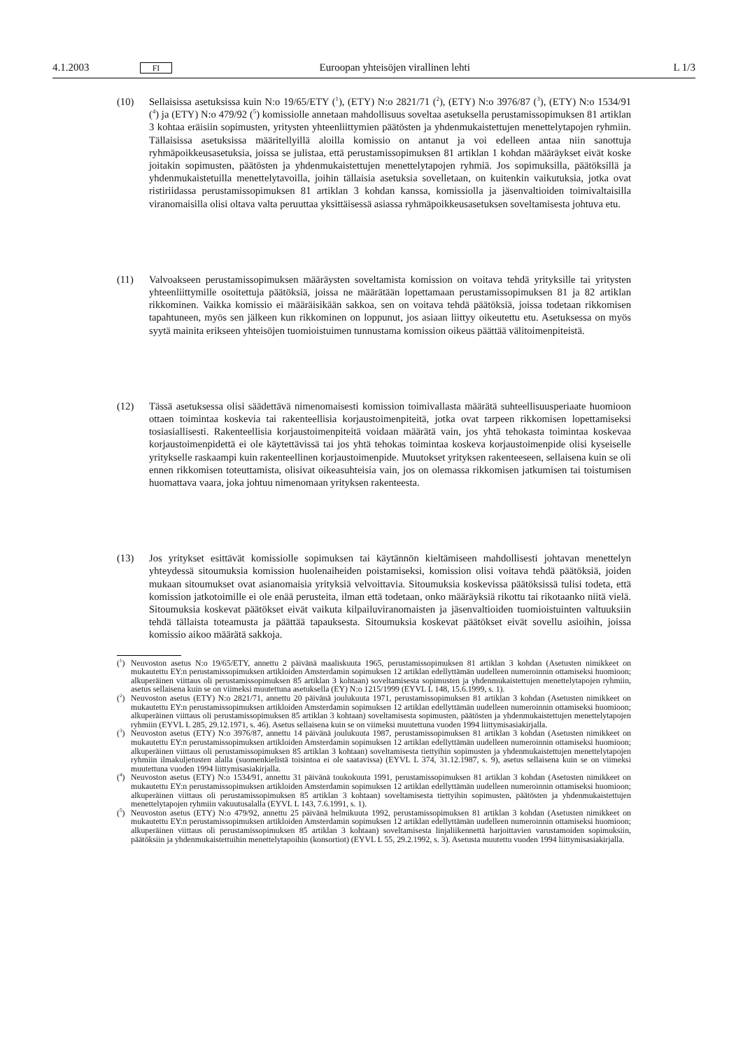4.1.2003 FI Euroopan yhteisöjen virallinen lehti L 1/3
(10) Sellaisissa asetuksissa kuin N:o 19/65/ETY (<sup>1</sup>), (ETY) N:o 2821/71 (<sup>2</sup>), (ETY) N:o 3976/87 (<sup>3</sup>), (ETY) N:o 1534/91 (<sup>4</sup>) ja (ETY) N:o 479/92 (<sup>5</sup>) komissiolle annetaan mahdollisuus soveltaa asetuksella perustamissopimuksen 81 artiklan 3 kohtaa eräisiin sopimusten, yritysten yhteenliittymien päätösten ja yhdenmukaistettujen menettelytapojen ryhmiin. Tällaisissa asetuksissa määritellyillä aloilla komissio on antanut ja voi edelleen antaa niin sanottuja ryhmäpoikkeusasetuksia, joissa se julistaa, että perustamissopimuksen 81 artiklan 1 kohdan määräykset eivät koske joitakin sopimusten, päätösten ja yhdenmukaistettujen menettelytapojen ryhmiä. Jos sopimuksilla, päätöksillä ja yhdenmukaistetuilla menettelytavoilla, joihin tällaisia asetuksia sovelletaan, on kuitenkin vaikutuksia, jotka ovat ristiriidassa perustamissopimuksen 81 artiklan 3 kohdan kanssa, komissiolla ja jäsenvaltioiden toimivaltaisilla viranomaisilla olisi oltava valta peruuttaa yksittäisessä asiassa ryhmäpoikkeusasetuksen soveltamisesta johtuva etu.
(11) Valvoakseen perustamissopimuksen määräysten soveltamista komission on voitava tehdä yrityksille tai yritysten yhteenliittymille osoitettuja päätöksiä, joissa ne määrätään lopettamaan perustamissopimuksen 81 ja 82 artiklan rikkominen. Vaikka komissio ei määräisikään sakkoa, sen on voitava tehdä päätöksiä, joissa todetaan rikkomisen tapahtuneen, myös sen jälkeen kun rikkominen on loppunut, jos asiaan liittyy oikeutettu etu. Asetuksessa on myös syytä mainita erikseen yhteisöjen tuomioistuimen tunnustama komission oikeus päättää välitoimenpiteistä.
(12) Tässä asetuksessa olisi säädettävä nimenomaisesti komission toimivallasta määrätä suhteellisuusperiaate huomioon ottaen toimintaa koskevia tai rakenteellisia korjaustoimenpiteitä, jotka ovat tarpeen rikkomisen lopettamiseksi tosiasiallisesti. Rakenteellisia korjaustoimenpiteitä voidaan määrätä vain, jos yhtä tehokasta toimintaa koskevaa korjaustoimenpidettä ei ole käytettävissä tai jos yhtä tehokas toimintaa koskeva korjaustoimenpide olisi kyseiselle yritykselle raskaampi kuin rakenteellinen korjaustoimenpide. Muutokset yrityksen rakenteeseen, sellaisena kuin se oli ennen rikkomisen toteuttamista, olisivat oikeasuhteisia vain, jos on olemassa rikkomisen jatkumisen tai toistumisen huomattava vaara, joka johtuu nimenomaan yrityksen rakenteesta.
(13) Jos yritykset esittävät komissiolle sopimuksen tai käytännön kieltämiseen mahdollisesti johtavan menettelyn yhteydessä sitoumuksia komission huolenaiheiden poistamiseksi, komission olisi voitava tehdä päätöksiä, joiden mukaan sitoumukset ovat asianomaisia yrityksiä velvoittavia. Sitoumuksia koskevissa päätöksissä tulisi todeta, että komission jatkotoimille ei ole enää perusteita, ilman että todetaan, onko määräyksiä rikottu tai rikotaanko niitä vielä. Sitoumuksia koskevat päätökset eivät vaikuta kilpailuviranomaisten ja jäsenvaltioiden tuomioistuinten valtuuksiin tehdä tällaista toteamusta ja päättää tapauksesta. Sitoumuksia koskevat päätökset eivät sovellu asioihin, joissa komissio aikoo määrätä sakkoja.
(<sup>1</sup>) Neuvoston asetus N:o 19/65/ETY, annettu 2 päivänä maaliskuuta 1965, perustamissopimuksen 81 artiklan 3 kohdan (Asetusten nimikkeet on mukautettu EY:n perustamissopimuksen artikloiden Amsterdamin sopimuksen 12 artiklan edellyttämän uudelleen numeroinnin ottamiseksi huomioon; alkuperäinen viittaus oli perustamissopimuksen 85 artiklan 3 kohtaan) soveltamisesta sopimusten ja yhdenmukaistettujen menettelytapojen ryhmiin, asetus sellaisena kuin se on viimeksi muutettuna asetuksella (EY) N:o 1215/1999 (EYVL L 148, 15.6.1999, s. 1).
(<sup>2</sup>) Neuvoston asetus (ETY) N:o 2821/71, annettu 20 päivänä joulukuuta 1971, perustamissopimuksen 81 artiklan 3 kohdan (Asetusten nimikkeet on mukautettu EY:n perustamissopimuksen artikloiden Amsterdamin sopimuksen 12 artiklan edellyttämän uudelleen numeroinnin ottamiseksi huomioon; alkuperäinen viittaus oli perustamissopimuksen 85 artiklan 3 kohtaan) soveltamisesta sopimusten, päätösten ja yhdenmukaistettujen menettelytapojen ryhmiin (EYVL L 285, 29.12.1971, s. 46). Asetus sellaisena kuin se on viimeksi muutettuna vuoden 1994 liittymisasiakirjalla.
(<sup>3</sup>) Neuvoston asetus (ETY) N:o 3976/87, annettu 14 päivänä joulukuuta 1987, perustamissopimuksen 81 artiklan 3 kohdan (Asetusten nimikkeet on mukautettu EY:n perustamissopimuksen artikloiden Amsterdamin sopimuksen 12 artiklan edellyttämän uudelleen numeroinnin ottamiseksi huomioon; alkuperäinen viittaus oli perustamissopimuksen 85 artiklan 3 kohtaan) soveltamisesta tiettyihin sopimusten ja yhdenmukaistettujen menettelytapojen ryhmiin ilmakuljetusten alalla (suomenkielistä toisintoa ei ole saatavissa) (EYVL L 374, 31.12.1987, s. 9), asetus sellaisena kuin se on viimeksi muutettuna vuoden 1994 liittymisasiakirjalla.
(<sup>4</sup>) Neuvoston asetus (ETY) N:o 1534/91, annettu 31 päivänä toukokuuta 1991, perustamissopimuksen 81 artiklan 3 kohdan (Asetusten nimikkeet on mukautettu EY:n perustamissopimuksen artikloiden Amsterdamin sopimuksen 12 artiklan edellyttämän uudelleen numeroinnin ottamiseksi huomioon; alkuperäinen viittaus oli perustamissopimuksen 85 artiklan 3 kohtaan) soveltamisesta tiettyihin sopimusten, päätösten ja yhdenmukaistettujen menettelytapojen ryhmiin vakuutusalalla (EYVL L 143, 7.6.1991, s. 1).
(<sup>5</sup>) Neuvoston asetus (ETY) N:o 479/92, annettu 25 päivänä helmikuuta 1992, perustamissopimuksen 81 artiklan 3 kohdan (Asetusten nimikkeet on mukautettu EY:n perustamissopimuksen artikloiden Amsterdamin sopimuksen 12 artiklan edellyttämän uudelleen numeroinnin ottamiseksi huomioon; alkuperäinen viittaus oli perustamissopimuksen 85 artiklan 3 kohtaan) soveltamisesta linjaliikennettä harjoittavien varustamoiden sopimuksiin, päätöksiin ja yhdenmukaistettuihin menettelytapoihin (konsortiot) (EYVL L 55, 29.2.1992, s. 3). Asetusta muutettu vuoden 1994 liittymisasiakirjalla.